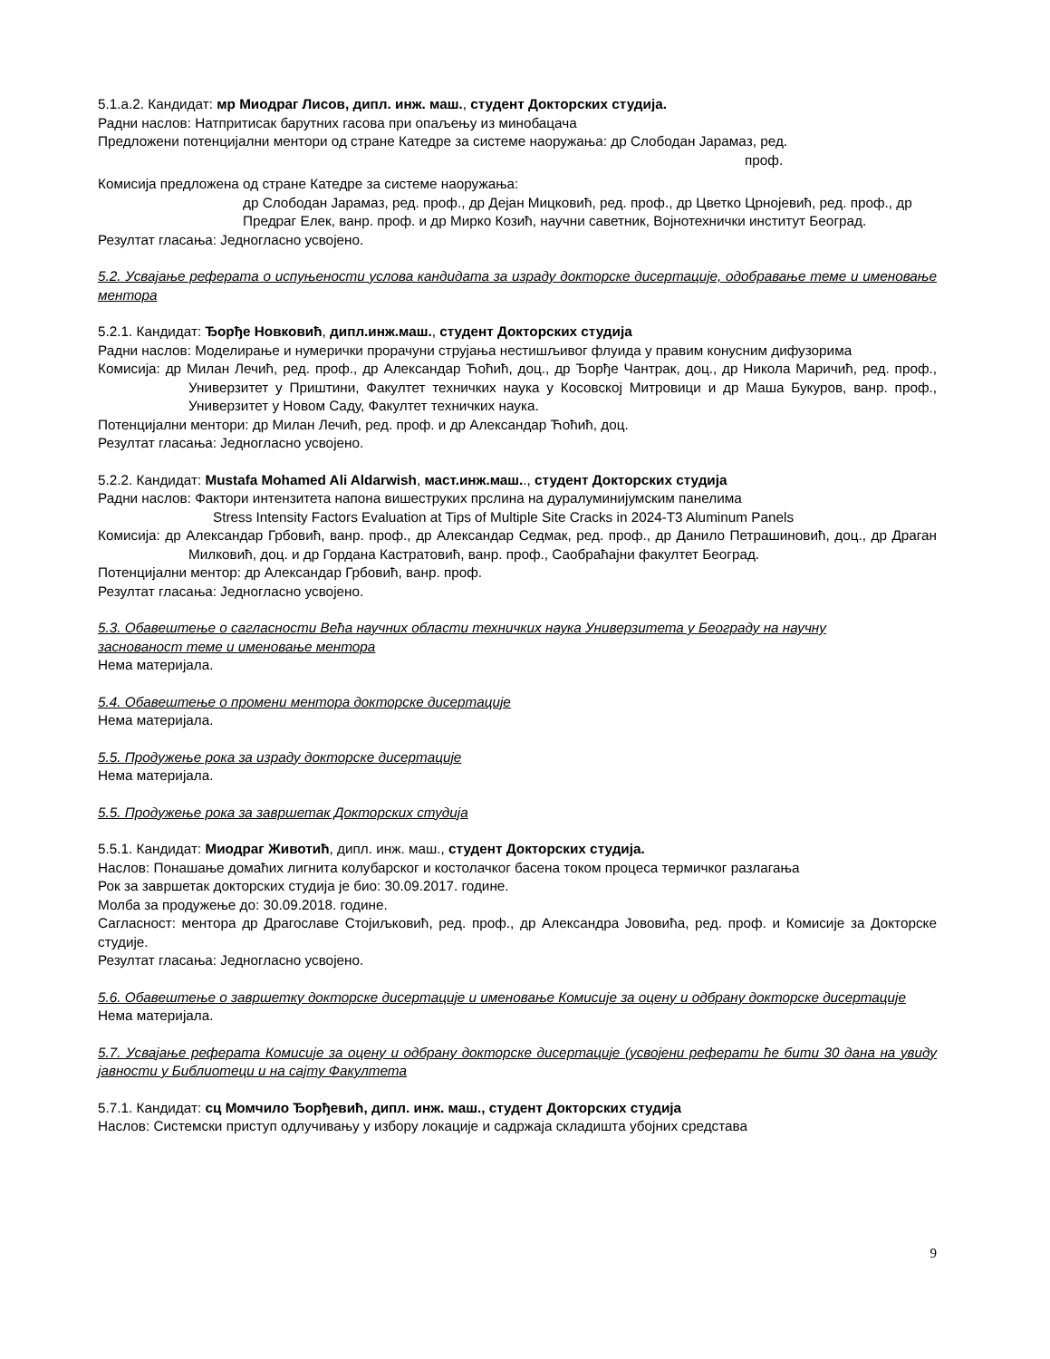5.1.а.2. Кандидат: мр Миодраг Лисов, дипл. инж. маш., студент Докторских студија.
Радни наслов: Натпритисак барутних гасова при опаљењу из минобацача
Предложени потенцијални ментори од стране Катедре за системе наоружања: др Слободан Јарамаз, ред.
проф.
Комисија предложена од стране Катедре за системе наоружања:
др Слободан Јарамаз, ред. проф., др Дејан Мицковић, ред. проф., др Цветко Црнојевић, ред. проф., др Предраг Елек, ванр. проф. и др Мирко Козић, научни саветник, Војнотехнички институт Београд.
Резултат гласања: Једногласно усвојено.
5.2. Усвајање реферата о испуњености услова кандидата за израду докторске дисертације, одобравање теме и именовање ментора
5.2.1. Кандидат: Ђорђе Новковић, дипл.инж.маш., студент Докторских студија
Радни наслов: Моделирање и нумерички прорачуни струјања нестишљивог флуида у правим конусним дифузорима
Комисија: др Милан Лечић, ред. проф., др Александар Ћоћић, доц., др Ђорђе Чантрак, доц., др Никола Маричић, ред. проф., Универзитет у Приштини, Факултет техничких наука у Косовској Митровици и др Маша Букуров, ванр. проф., Универзитет у Новом Саду, Факултет техничких наука.
Потенцијални ментори: др Милан Лечић, ред. проф. и др Александар Ћоћић, доц.
Резултат гласања: Једногласно усвојено.
5.2.2. Кандидат: Mustafa Mohamed Ali Aldarwish, маст.инж.маш.., студент Докторских студија
Радни наслов: Фактори интензитета напона вишеструких прслина на дуралуминијумским панелима
Stress Intensity Factors Evaluation at Tips of Multiple Site Cracks in 2024-T3 Aluminum Panels
Комисија: др Александар Грбовић, ванр. проф., др Александар Седмак, ред. проф., др Данило Петрашиновић, доц., др Драган Милковић, доц. и др Гордана Кастратовић, ванр. проф., Саобраћајни факултет Београд.
Потенцијални ментор: др Александар Грбовић, ванр. проф.
Резултат гласања: Једногласно усвојено.
5.3. Обавештење о сагласности Већа научних области техничких наука Универзитета у Београду на научну заснованост теме и именовање ментора
Нема материјала.
5.4. Обавештење о промени ментора докторске дисертације
Нема материјала.
5.5. Продужење рока за израду докторске дисертације
Нема материјала.
5.5. Продужење рока за завршетак Докторских студија
5.5.1. Кандидат: Миодраг Животић, дипл. инж. маш., студент Докторских студија.
Наслов: Понашање домаћих лигнита колубарског и костолачког басена током процеса термичког разлагања
Рок за завршетак докторских студија је био: 30.09.2017. године.
Молба за продужење до: 30.09.2018. године.
Сагласност: ментора др Драгославе Стојиљковић, ред. проф., др Александра Јововића, ред. проф. и Комисије за Докторске студије.
Резултат гласања: Једногласно усвојено.
5.6. Обавештење о завршетку докторске дисертације и именовање Комисије за оцену и одбрану докторске дисертације
Нема материјала.
5.7. Усвајање реферата Комисије за оцену и одбрану докторске дисертације (усвојени реферати ће бити 30 дана на увиду јавности у Библиотеци и на сајту Факултета
5.7.1. Кандидат: сц Момчило Ђорђевић, дипл. инж. маш., студент Докторских студија
Наслов: Системски приступ одлучивању у избору локације и садржаја складишта убојних средстава
9